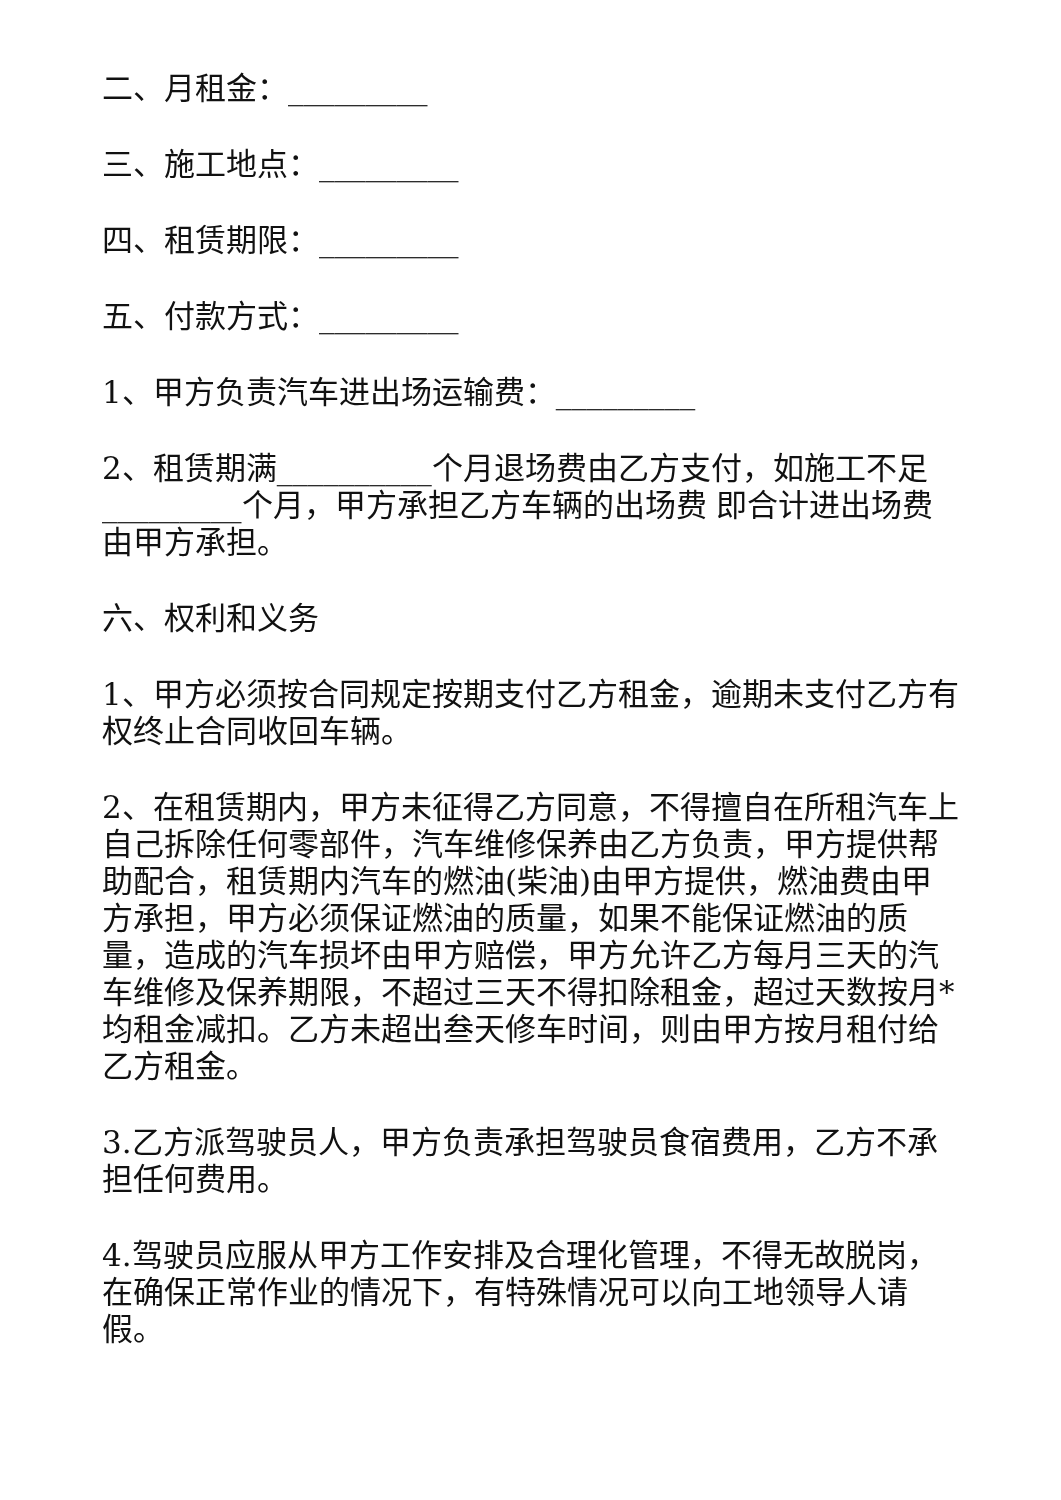二、月租金：_________
三、施工地点：_________
四、租赁期限：_________
五、付款方式：_________
1、甲方负责汽车进出场运输费：_________
2、租赁期满__________个月退场费由乙方支付，如施工不足_________个月，甲方承担乙方车辆的出场费 即合计进出场费 由甲方承担。
六、权利和义务
1、甲方必须按合同规定按期支付乙方租金，逾期未支付乙方有权终止合同收回车辆。
2、在租赁期内，甲方未征得乙方同意，不得擅自在所租汽车上自己拆除任何零部件，汽车维修保养由乙方负责，甲方提供帮助配合，租赁期内汽车的燃油(柴油)由甲方提供，燃油费由甲方承担，甲方必须保证燃油的质量，如果不能保证燃油的质量，造成的汽车损坏由甲方赔偿，甲方允许乙方每月三天的汽车维修及保养期限，不超过三天不得扣除租金，超过天数按月*均租金减扣。乙方未超出叁天修车时间，则由甲方按月租付给乙方租金。
3.乙方派驾驶员人，甲方负责承担驾驶员食宿费用，乙方不承担任何费用。
4.驾驶员应服从甲方工作安排及合理化管理，不得无故脱岗，在确保正常作业的情况下，有特殊情况可以向工地领导人请假。